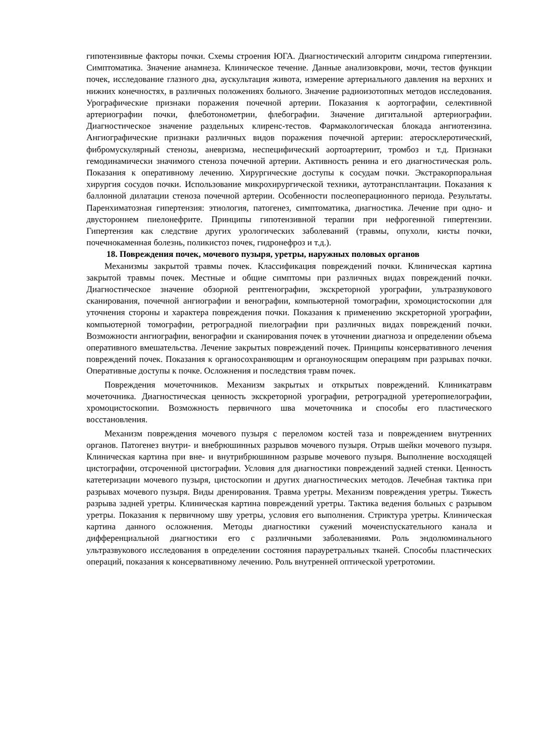гипотензивные факторы почки. Схемы строения ЮГА. Диагностический алгоритм синдрома гипертензии. Симптоматика. Значение анамнеза. Клиническое течение. Данные анализовкрови, мочи, тестов функции почек, исследование глазного дна, аускультация живота, измерение артериального давления на верхних и нижних конечностях, в различных положениях больного. Значение радиоизотопных методов исследования. Урографические признаки поражения почечной артерии. Показания к аортографии, селективной артериографии почки, флеботонометрии, флебографии. Значение дигитальной артериографии. Диагностическое значение раздельных клиренс-тестов. Фармакологическая блокада ангиотензина. Ангиографические признаки различных видов поражения почечной артерии: атеросклеротический, фибромускулярный стенозы, аневризма, неспецифический аортоартериит, тромбоз и т.д. Признаки гемодинамически значимого стеноза почечной артерии. Активность ренина и его диагностическая роль. Показания к оперативному лечению. Хирургические доступы к сосудам почки. Экстракорпоральная хирургия сосудов почки. Использование микрохирургической техники, аутотрансплантации. Показания к баллонной дилатации стеноза почечной артерии. Особенности послеоперационного периода. Результаты. Паренхиматозная гипертензия: этиология, патогенез, симптоматика, диагностика. Лечение при одно- и двустороннем пиелонефрите. Принципы гипотензивной терапии при нефрогенной гипертензии. Гипертензия как следствие других урологических заболеваний (травмы, опухоли, кисты почки, почечнокаменная болезнь, поликистоз почек, гидронефроз и т.д.).
18. Повреждения почек, мочевого пузыря, уретры, наружных половых органов
Механизмы закрытой травмы почек. Классификация повреждений почки. Клиническая картина закрытой травмы почек. Местные и общие симптомы при различных видах повреждений почки. Диагностическое значение обзорной рентгенографии, экскреторной урографии, ультразвукового сканирования, почечной ангиографии и венографии, компьютерной томографии, хромоцистоскопии для уточнения стороны и характера повреждения почки. Показания к применению экскреторной урографии, компьютерной томографии, ретроградной пиелографии при различных видах повреждений почки. Возможности ангиографии, венографии и сканирования почек в уточнении диагноза и определении объема оперативного вмешательства. Лечение закрытых повреждений почек. Принципы консервативного лечения повреждений почек. Показания к органосохраняющим и органоуносящим операциям при разрывах почки. Оперативные доступы к почке. Осложнения и последствия травм почек.
Повреждения мочеточников. Механизм закрытых и открытых повреждений. Клиникатравм мочеточника. Диагностическая ценность экскреторной урографии, ретроградной уретеропиелографии, хромоцистоскопии. Возможность первичного шва мочеточника и способы его пластического восстановления.
Механизм повреждения мочевого пузыря с переломом костей таза и повреждением внутренних органов. Патогенез внутри- и внебрюшинных разрывов мочевого пузыря. Отрыв шейки мочевого пузыря. Клиническая картина при вне- и внутрибрюшинном разрыве мочевого пузыря. Выполнение восходящей цистографии, отсроченной цистографии. Условия для диагностики повреждений задней стенки. Ценность катетеризации мочевого пузыря, цистоскопии и других диагностических методов. Лечебная тактика при разрывах мочевого пузыря. Виды дренирования. Травма уретры. Механизм повреждения уретры. Тяжесть разрыва задней уретры. Клиническая картина повреждений уретры. Тактика ведения больных с разрывом уретры. Показания к первичному шву уретры, условия его выполнения. Стриктура уретры. Клиническая картина данного осложнения. Методы диагностики сужений мочеиспускательного канала и дифференциальной диагностики его с различными заболеваниями. Роль эндолюминального ультразвукового исследования в определении состояния парауретральных тканей. Способы пластических операций, показания к консервативному лечению. Роль внутренней оптической уретротомии.